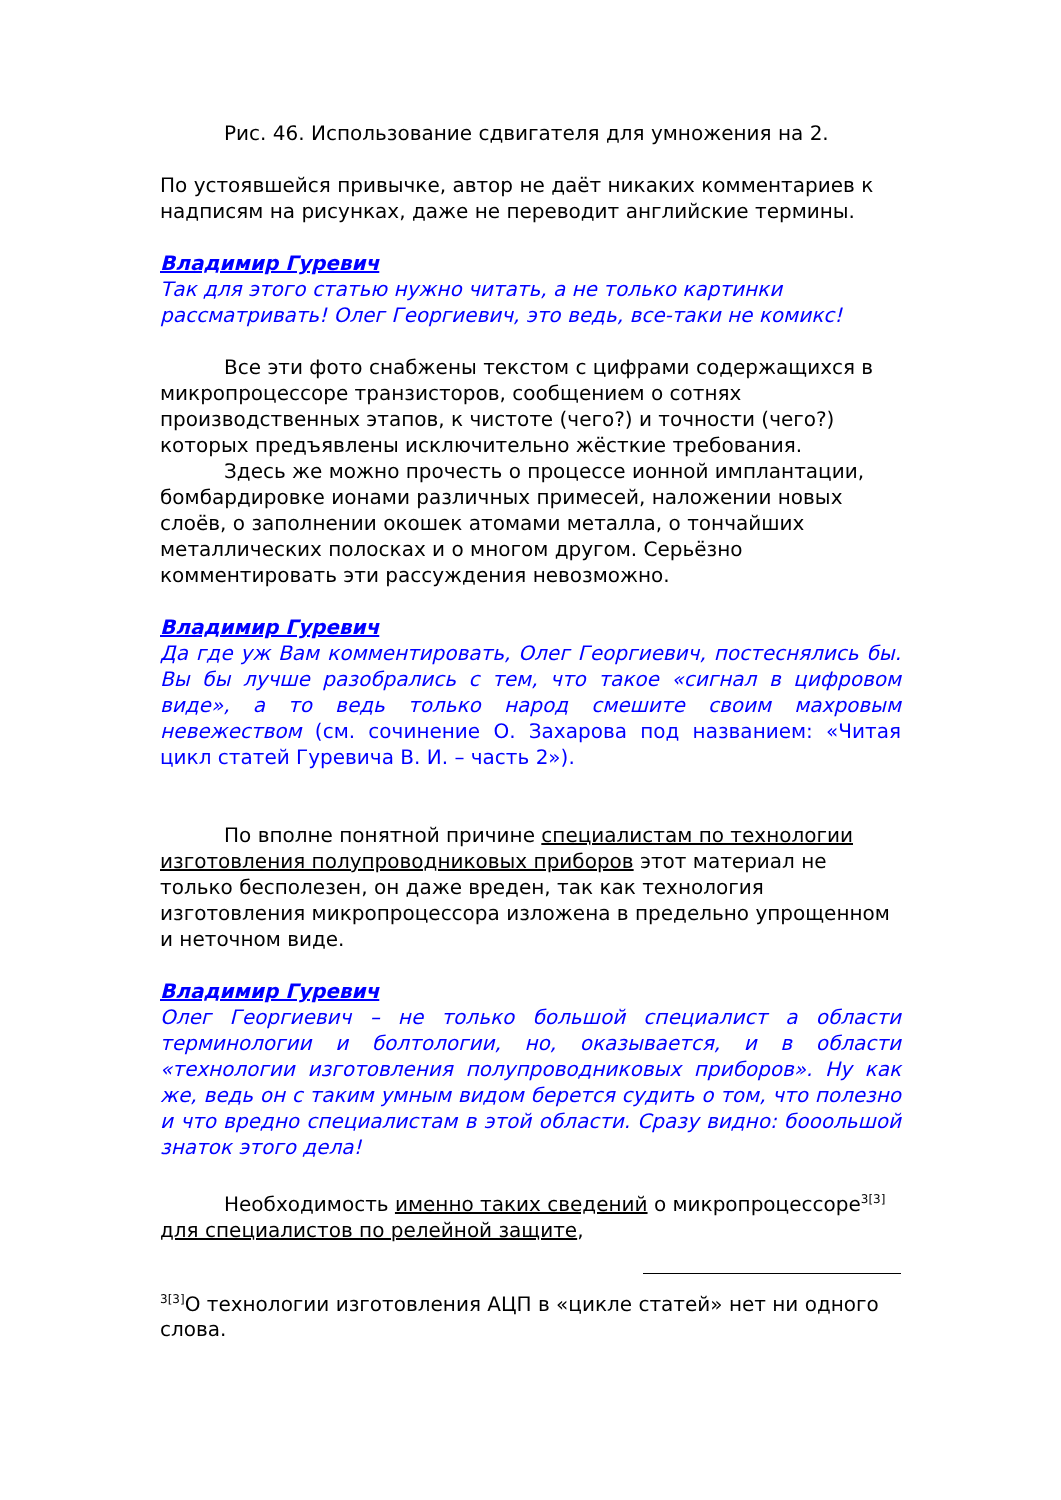Рис. 46. Использование сдвигателя для умножения на 2.
По устоявшейся привычке, автор не даёт никаких комментариев к надписям на рисунках, даже не переводит английские термины.
Владимир Гуревич
Так для этого статью нужно читать, а не только картинки рассматривать! Олег Георгиевич, это ведь, все-таки не комикс!
Все эти фото снабжены текстом с цифрами содержащихся в микропроцессоре транзисторов, сообщением о сотнях производственных этапов, к чистоте (чего?) и точности (чего?) которых предъявлены исключительно жёсткие требования.
Здесь же можно прочесть о процессе ионной имплантации, бомбардировке ионами различных примесей, наложении новых слоёв, о заполнении окошек атомами металла, о тончайших металлических полосках и о многом другом. Серьёзно комментировать эти рассуждения невозможно.
Владимир Гуревич
Да где уж Вам комментировать, Олег Георгиевич, постеснялись бы. Вы бы лучше разобрались с тем, что такое «сигнал в цифровом виде», а то ведь только народ смешите своим махровым невежеством (см. сочинение О. Захарова под названием: «Читая цикл статей Гуревича В. И. – часть 2»).
По вполне понятной причине специалистам по технологии изготовления полупроводниковых приборов этот материал не только бесполезен, он даже вреден, так как технология изготовления микропроцессора изложена в предельно упрощенном и неточном виде.
Владимир Гуревич
Олег Георгиевич – не только большой специалист а области терминологии и болтологии, но, оказывается, и в области «технологии изготовления полупроводниковых приборов». Ну как же, ведь он с таким умным видом берется судить о том, что полезно и что вредно специалистам в этой области. Сразу видно: бооольшой знаток этого дела!
Необходимость именно таких сведений о микропроцессоре<sup>3[3]</sup> для специалистов по релейной защите,
<sup>3[3]</sup>О технологии изготовления АЦП в «цикле статей» нет ни одного слова.